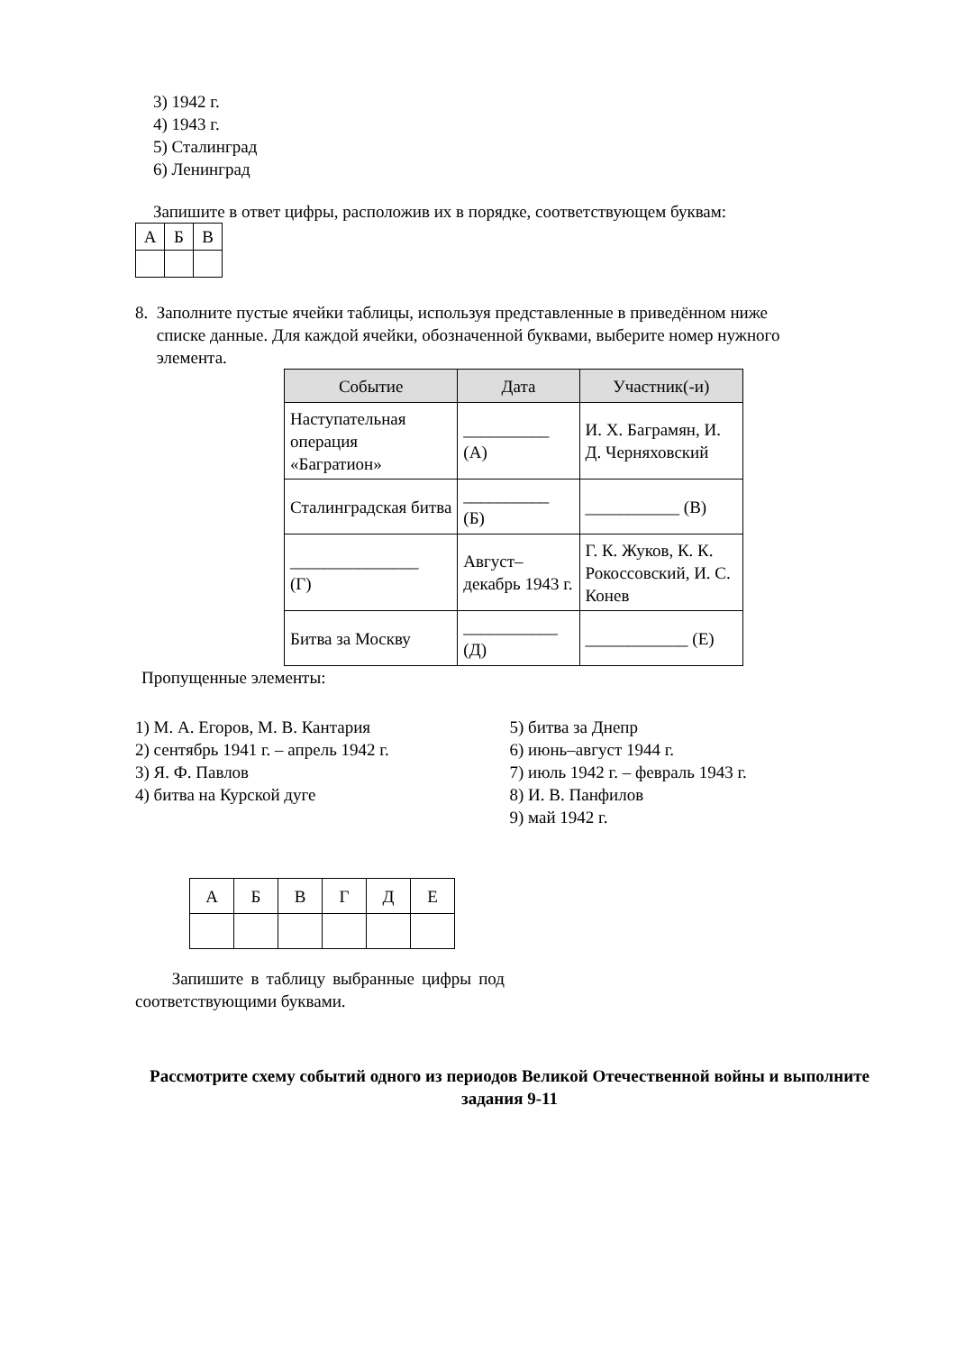3) 1942 г.
4) 1943 г.
5) Сталинград
6) Ленинград
Запишите в ответ цифры, расположив их в порядке, соответствующем буквам:
| А | Б | В |
8. Заполните пустые ячейки таблицы, используя представленные в приведённом ниже
списке данные. Для каждой ячейки, обозначенной буквами, выберите номер нужного
элемента.
| Событие | Дата | Участник(-и) |
| --- | --- | --- |
| Наступательная операция «Багратион» | __________ (А) | И. Х. Баграмян, И. Д. Черняховский |
| Сталинградская битва | __________ (Б) | ___________ (В) |
| _______________ (Г) | Август–декабрь 1943 г. | Г. К. Жуков, К. К. Рокоссовский, И. С. Конев |
| Битва за Москву | ___________ (Д) | ____________ (Е) |
Пропущенные элементы:
1) М. А. Егоров, М. В. Кантария
2) сентябрь 1941 г. – апрель 1942 г.
3) Я. Ф. Павлов
4) битва на Курской дуге
5) битва за Днепр
6) июнь–август 1944 г.
7) июль 1942 г. – февраль 1943 г.
8) И. В. Панфилов
9) май 1942 г.
| А | Б | В | Г | Д | Е |
Запишите в таблицу выбранные цифры под соответствующими буквами.
Рассмотрите схему событий одного из периодов Великой Отечественной войны и выполните задания 9-11